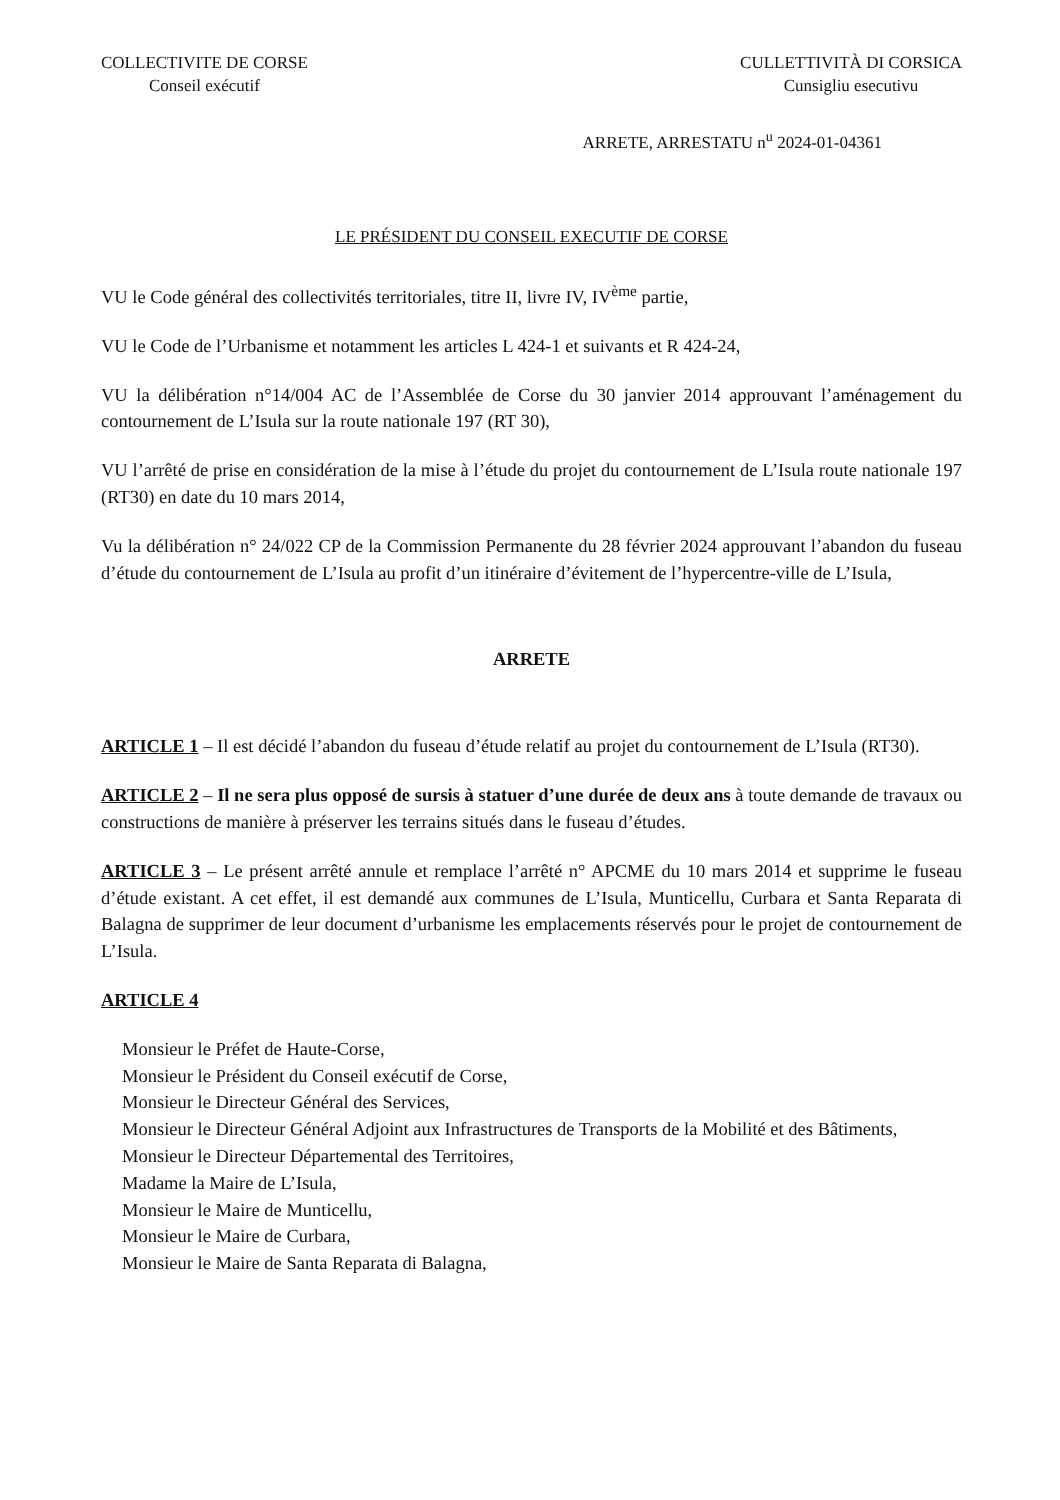COLLECTIVITE DE CORSE
Conseil exécutif
CULLETTIVITÀ DI CORSICA
Cunsigliu esecutivu
ARRETE, ARRESTATU n<sup>u</sup> 2024-01-04361
LE PRÉSIDENT DU CONSEIL EXECUTIF DE CORSE
VU le Code général des collectivités territoriales, titre II, livre IV, IV<sup>ème</sup> partie,
VU le Code de l’Urbanisme et notamment les articles L 424-1 et suivants et R 424-24,
VU la délibération n°14/004 AC de l’Assemblée de Corse du 30 janvier 2014 approuvant l’aménagement du contournement de L’Isula sur la route nationale 197 (RT 30),
VU l’arrêté de prise en considération de la mise à l’étude du projet du contournement de L’Isula route nationale 197 (RT30) en date du 10 mars 2014,
Vu la délibération n° 24/022 CP de la Commission Permanente du 28 février 2024 approuvant l’abandon du fuseau d’étude du contournement de L’Isula au profit d’un itinéraire d’évitement de l’hypercentre-ville de L’Isula,
ARRETE
ARTICLE 1 – Il est décidé l’abandon du fuseau d’étude relatif au projet du contournement de L’Isula (RT30).
ARTICLE 2 – Il ne sera plus opposé de sursis à statuer d’une durée de deux ans à toute demande de travaux ou constructions de manière à préserver les terrains situés dans le fuseau d’études.
ARTICLE 3 – Le présent arrêté annule et remplace l’arrêté n° APCME du 10 mars 2014 et supprime le fuseau d’étude existant. A cet effet, il est demandé aux communes de L’Isula, Munticellu, Curbara et Santa Reparata di Balagna de supprimer de leur document d’urbanisme les emplacements réservés pour le projet de contournement de L’Isula.
ARTICLE 4
Monsieur le Préfet de Haute-Corse,
Monsieur le Président du Conseil exécutif de Corse,
Monsieur le Directeur Général des Services,
Monsieur le Directeur Général Adjoint aux Infrastructures de Transports de la Mobilité et des Bâtiments,
Monsieur le Directeur Départemental des Territoires,
Madame la Maire de L’Isula,
Monsieur le Maire de Munticellu,
Monsieur le Maire de Curbara,
Monsieur le Maire de Santa Reparata di Balagna,